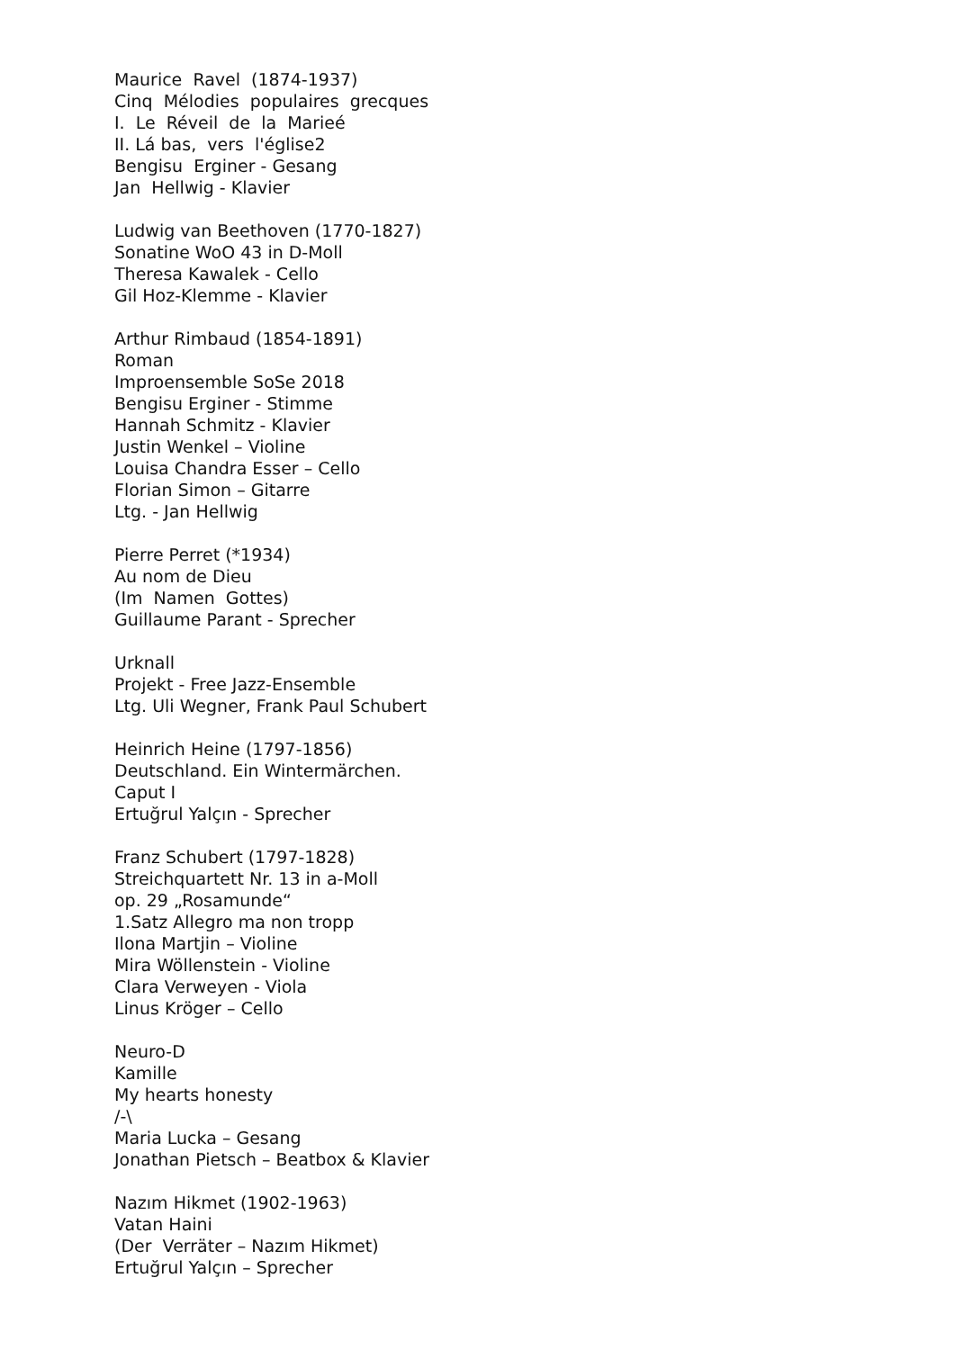Maurice Ravel (1874-1937)
Cinq Mélodies populaires grecques
I. Le Réveil de la Marieé
II. Lá bas, vers l'église2
Bengisu Erginer - Gesang
Jan Hellwig - Klavier
Ludwig van Beethoven (1770-1827)
Sonatine WoO 43 in D-Moll
Theresa Kawalek - Cello
Gil Hoz-Klemme - Klavier
Arthur Rimbaud (1854-1891)
Roman
Improensemble SoSe 2018
Bengisu Erginer - Stimme
Hannah Schmitz - Klavier
Justin Wenkel – Violine
Louisa Chandra Esser – Cello
Florian Simon – Gitarre
Ltg. - Jan Hellwig
Pierre Perret (*1934)
Au nom de Dieu
(Im Namen Gottes)
Guillaume Parant - Sprecher
Urknall
Projekt - Free Jazz-Ensemble
Ltg. Uli Wegner, Frank Paul Schubert
Heinrich Heine (1797-1856)
Deutschland. Ein Wintermärchen.
Caput I
Ertuğrul Yalçın - Sprecher
Franz Schubert (1797-1828)
Streichquartett Nr. 13 in a-Moll
op. 29 „Rosamunde“
1.Satz Allegro ma non tropp
Ilona Martjin – Violine
Mira Wöllenstein - Violine
Clara Verweyen - Viola
Linus Kröger – Cello
Neuro-D
Kamille
My hearts honesty
/-\
Maria Lucka – Gesang
Jonathan Pietsch – Beatbox & Klavier
Nazım Hikmet (1902-1963)
Vatan Haini
(Der Verräter – Nazım Hikmet)
Ertuğrul Yalçın – Sprecher